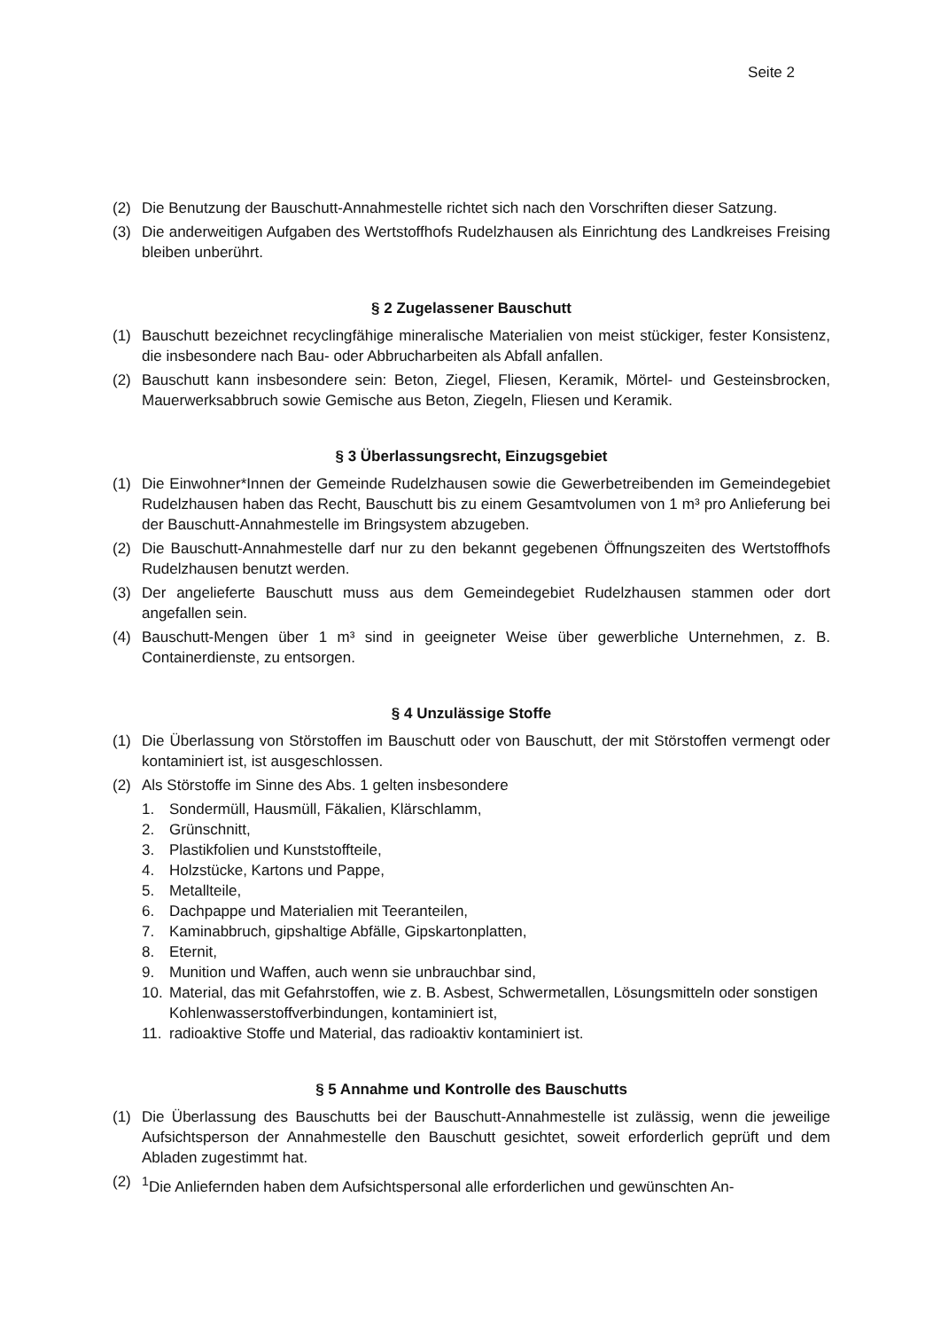Seite 2
(2) Die Benutzung der Bauschutt-Annahmestelle richtet sich nach den Vorschriften dieser Satzung.
(3) Die anderweitigen Aufgaben des Wertstoffhofs Rudelzhausen als Einrichtung des Landkreises Freising bleiben unberührt.
§ 2 Zugelassener Bauschutt
(1) Bauschutt bezeichnet recyclingfähige mineralische Materialien von meist stückiger, fester Konsistenz, die insbesondere nach Bau- oder Abbrucharbeiten als Abfall anfallen.
(2) Bauschutt kann insbesondere sein: Beton, Ziegel, Fliesen, Keramik, Mörtel- und Gesteinsbrocken, Mauerwerksabbruch sowie Gemische aus Beton, Ziegeln, Fliesen und Keramik.
§ 3 Überlassungsrecht, Einzugsgebiet
(1) Die Einwohner*Innen der Gemeinde Rudelzhausen sowie die Gewerbetreibenden im Gemeindegebiet Rudelzhausen haben das Recht, Bauschutt bis zu einem Gesamtvolumen von 1 m³ pro Anlieferung bei der Bauschutt-Annahmestelle im Bringsystem abzugeben.
(2) Die Bauschutt-Annahmestelle darf nur zu den bekannt gegebenen Öffnungszeiten des Wertstoffhofs Rudelzhausen benutzt werden.
(3) Der angelieferte Bauschutt muss aus dem Gemeindegebiet Rudelzhausen stammen oder dort angefallen sein.
(4) Bauschutt-Mengen über 1 m³ sind in geeigneter Weise über gewerbliche Unternehmen, z. B. Containerdienste, zu entsorgen.
§ 4 Unzulässige Stoffe
(1) Die Überlassung von Störstoffen im Bauschutt oder von Bauschutt, der mit Störstoffen vermengt oder kontaminiert ist, ist ausgeschlossen.
(2) Als Störstoffe im Sinne des Abs. 1 gelten insbesondere
1. Sondermüll, Hausmüll, Fäkalien, Klärschlamm,
2. Grünschnitt,
3. Plastikfolien und Kunststoffteile,
4. Holzstücke, Kartons und Pappe,
5. Metallteile,
6. Dachpappe und Materialien mit Teeranteilen,
7. Kaminabbruch, gipshaltige Abfälle, Gipskartonplatten,
8. Eternit,
9. Munition und Waffen, auch wenn sie unbrauchbar sind,
10. Material, das mit Gefahrstoffen, wie z. B. Asbest, Schwermetallen, Lösungsmitteln oder sonstigen Kohlenwasserstoffverbindungen, kontaminiert ist,
11. radioaktive Stoffe und Material, das radioaktiv kontaminiert ist.
§ 5 Annahme und Kontrolle des Bauschutts
(1) Die Überlassung des Bauschutts bei der Bauschutt-Annahmestelle ist zulässig, wenn die jeweilige Aufsichtsperson der Annahmestelle den Bauschutt gesichtet, soweit erforderlich geprüft und dem Abladen zugestimmt hat.
(2) <sup>1</sup>Die Anliefernden haben dem Aufsichtspersonal alle erforderlichen und gewünschten An-